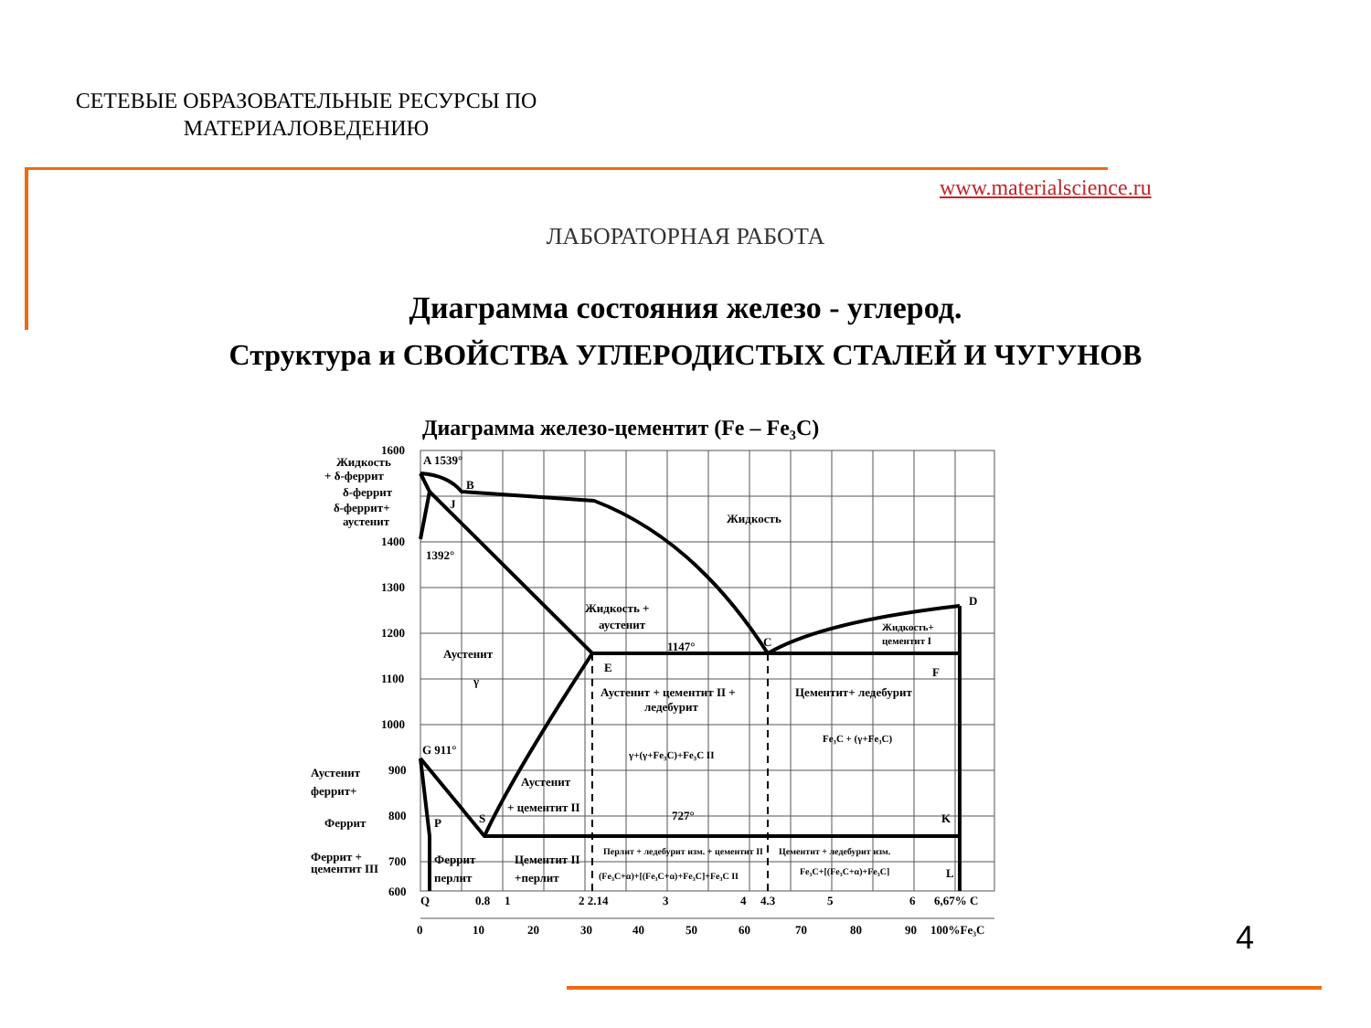СЕТЕВЫЕ ОБРАЗОВАТЕЛЬНЫЕ РЕСУРСЫ ПО МАТЕРИАЛОВЕДЕНИЮ
www.materialscience.ru
ЛАБОРАТОРНАЯ РАБОТА
Диаграмма состояния железо - углерод.
Структура и СВОЙСТВА УГЛЕРОДИСТЫХ СТАЛЕЙ И ЧУГУНОВ
Диаграмма железо-цементит (Fe – Fe₃C)
1600
1400
1300
1200
1100
1000
900
800
700
600
A 1539°
B
J
1392°
D
C
1147°
E
F
G 911°
P
S
727°
K
L
Жидкость
Жидкость +
аустенит
Жидкость+
цементит I
Аустенит
γ
Аустенит + цементит II +
ледебурит
Цементит+ ледебурит
γ+(γ+Fe₃C)+Fe₃C II
Fe₃C + (γ+Fe₃C)
Аустенит
+ цементит II
Феррит
перлит
Цементит II
+перлит
Перлит + ледебурит изм. + цементит II
(Fe₃C+α)+[(Fe₃C+α)+Fe₃C]+Fe₃C II
Цементит + ледебурит изм.
Fe₃C+[(Fe₃C+α)+Fe₃C]
Жидкость
+ δ-феррит
δ-феррит
δ-феррит+
аустенит
Аустенит
феррит+
Феррит
Феррит +
цементит III
Q
0.8
1
2 2.14
3
4
4.3
5
6
6,67% C
0
10
20
30
40
50
60
70
80
90
100%Fe₃C
4